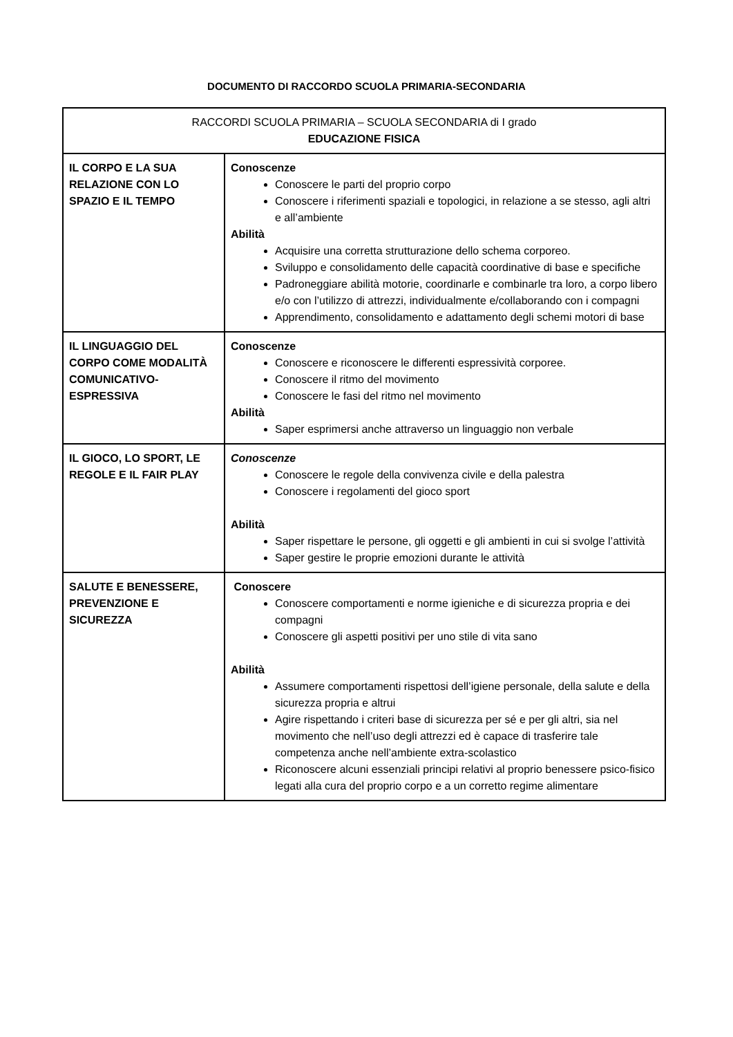DOCUMENTO DI RACCORDO SCUOLA PRIMARIA-SECONDARIA
| RACCORDI SCUOLA PRIMARIA – SCUOLA SECONDARIA di I grado EDUCAZIONE FISICA | |
| --- | --- |
| IL CORPO E LA SUA RELAZIONE CON LO SPAZIO E IL TEMPO | Conoscenze Conoscere le parti del proprio corpo Conoscere i riferimenti spaziali e topologici, in relazione a se stesso, agli altri e all’ambiente Abilità Acquisire una corretta strutturazione dello schema corporeo. Sviluppo e consolidamento delle capacità coordinative di base e specifiche Padroneggiare abilità motorie, coordinarle e combinarle tra loro, a corpo libero e/o con l’utilizzo di attrezzi, individualmente e/collaborando con i compagni Apprendimento, consolidamento e adattamento degli schemi motori di base |
| IL LINGUAGGIO DEL CORPO COME MODALITÀ COMUNICATIVO-ESPRESSIVA | Conoscenze Conoscere e riconoscere le differenti espressività corporee. Conoscere il ritmo del movimento Conoscere le fasi del ritmo nel movimento Abilità Saper esprimersi anche attraverso un linguaggio non verbale |
| IL GIOCO, LO SPORT, LE REGOLE E IL FAIR PLAY | Conoscenze Conoscere le regole della convivenza civile e della palestra Conoscere i regolamenti del gioco sport Abilità Saper rispettare le persone, gli oggetti e gli ambienti in cui si svolge l’attività Saper gestire le proprie emozioni durante le attività |
| SALUTE E BENESSERE, PREVENZIONE E SICUREZZA | Conoscere Conoscere comportamenti e norme igieniche e di sicurezza propria e dei compagni Conoscere gli aspetti positivi per uno stile di vita sano Abilità Assumere comportamenti rispettosi dell’igiene personale, della salute e della sicurezza propria e altrui Agire rispettando i criteri base di sicurezza per sé e per gli altri, sia nel movimento che nell’uso degli attrezzi ed è capace di trasferire tale competenza anche nell’ambiente extra-scolastico Riconoscere alcuni essenziali principi relativi al proprio benessere psico-fisico legati alla cura del proprio corpo e a un corretto regime alimentare |